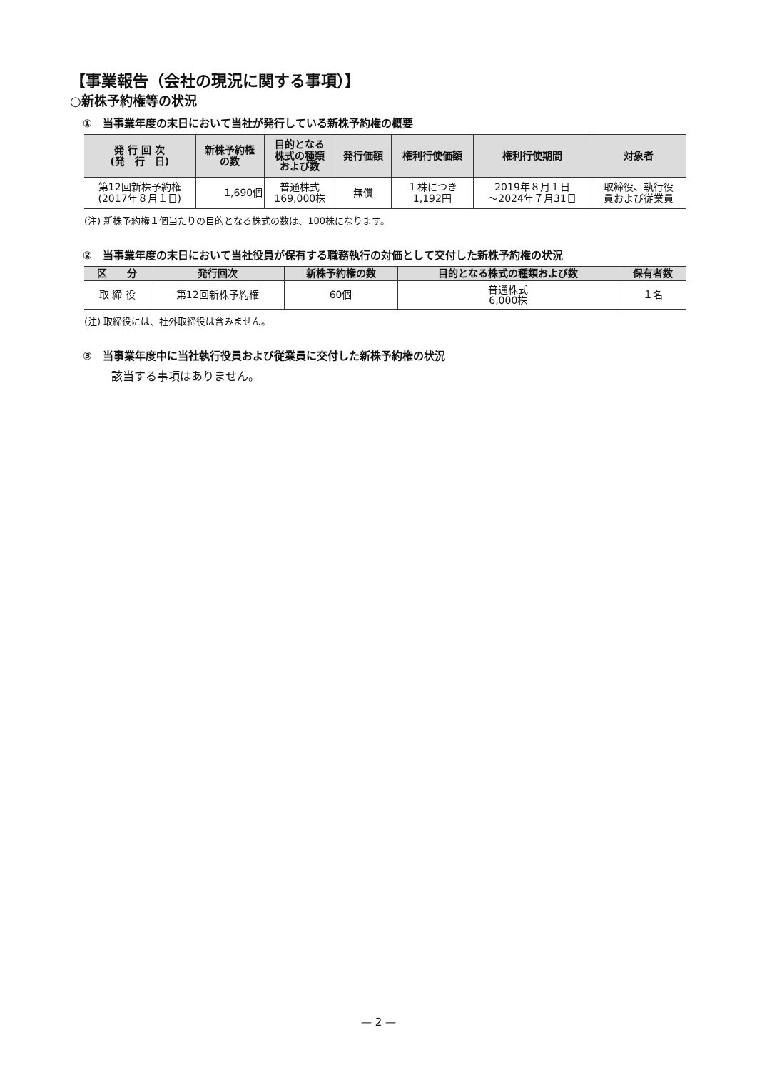【事業報告（会社の現況に関する事項）】
○新株予約権等の状況
①　当事業年度の末日において当社が発行している新株予約権の概要
| 発 行 回 次 (発 行 日) | 新株予約権 の数 | 目的となる 株式の種類 および数 | 発行価額 | 権利行使価額 | 権利行使期間 | 対象者 |
| --- | --- | --- | --- | --- | --- | --- |
| 第12回新株予約権 (2017年８月１日) | 1,690個 | 普通株式 169,000株 | 無償 | １株につき 1,192円 | 2019年８月１日 〜2024年７月31日 | 取締役、執行役 員および従業員 |
(注) 新株予約権１個当たりの目的となる株式の数は、100株になります。
②　当事業年度の末日において当社役員が保有する職務執行の対価として交付した新株予約権の状況
| 区 分 | 発行回次 | 新株予約権の数 | 目的となる株式の種類および数 | 保有者数 |
| --- | --- | --- | --- | --- |
| 取 締 役 | 第12回新株予約権 | 60個 | 普通株式 6,000株 | １名 |
(注) 取締役には、社外取締役は含みません。
③　当事業年度中に当社執行役員および従業員に交付した新株予約権の状況
該当する事項はありません。
— 2 —